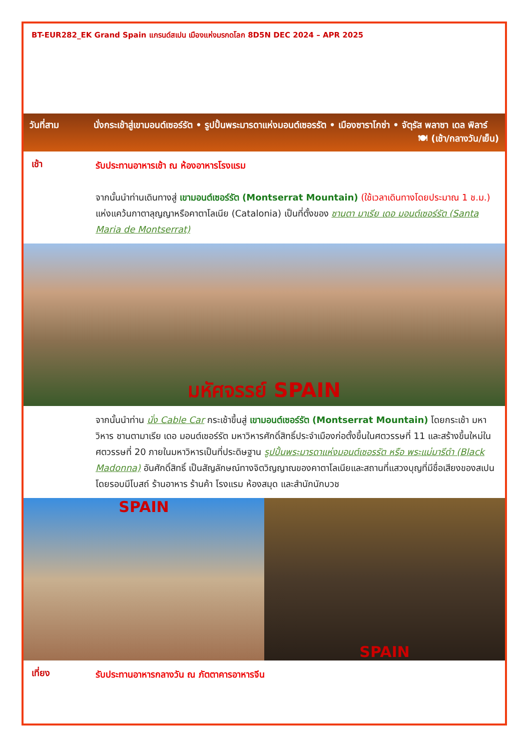BT-EUR282_EK Grand Spain แกรนด์สเปน เมืองแห่งมรกดโลก 8D5N DEC 2024 – APR 2025
วันที่สาม นั่งกระเช้าสู่เขามอนต์เซอร์รัต • รูปปั้นพระมารดาแห่งมอนต์เซอรรัต • เมืองซาราโกซ่า • จัตุรัส พลาซา เดล พิลาร์ 🍽 (เช้า/กลางวัน/เย็น)
เช้า
รับประทานอาหารเช้า ณ ห้องอาหารโรงแรม
จากนั้นนำท่านเดินทางสู่ เขามอนต์เซอร์รัต (Montserrat Mountain) (ใช้เวลาเดินทางโดยประมาณ 1 ช.ม.) แห่งแคว้นกาตาลุญญาหรือคาตาโลเนีย (Catalonia) เป็นที่ตั้งของ ซานตา มาเรีย เดอ มอนต์เซอร์รัต (Santa Maria de Montserrat)
มหัศจรรย์ SPAIN
จากนั้นนำท่าน นั่ง Cable Car กระเช้าขึ้นสู่ เขามอนต์เซอร์รัต (Montserrat Mountain) โดยกระเช้า มหาวิหาร ซานตามาเรีย เดอ มอนต์เซอร์รัต มหาวิหารศักดิ์สิทธิ์ประจำเมืองก่อตั้งขึ้นในศตวรรษที่ 11 และสร้างขึ้นใหม่ในศตวรรษที่ 20 ภายในมหาวิหารเป็นที่ประดิษฐาน รูปปั้นพระมารดาแห่งมอนต์เซอรรัต หรือ พระแม่มารีดำ (Black Madonna) อันศักดิ์สิทธิ์ เป็นสัญลักษณ์ทางจิตวิญญาณของคาตาโลเนียและสถานที่แสวงบุญที่มีชื่อเสียงของสเปน โดยรอบมีโบสถ์ ร้านอาหาร ร้านค้า โรงแรม ห้องสมุด และสำนักนักบวช
SPAIN SPAIN
เที่ยง
รับประทานอาหารกลางวัน ณ ภัตตาคารอาหารจีน